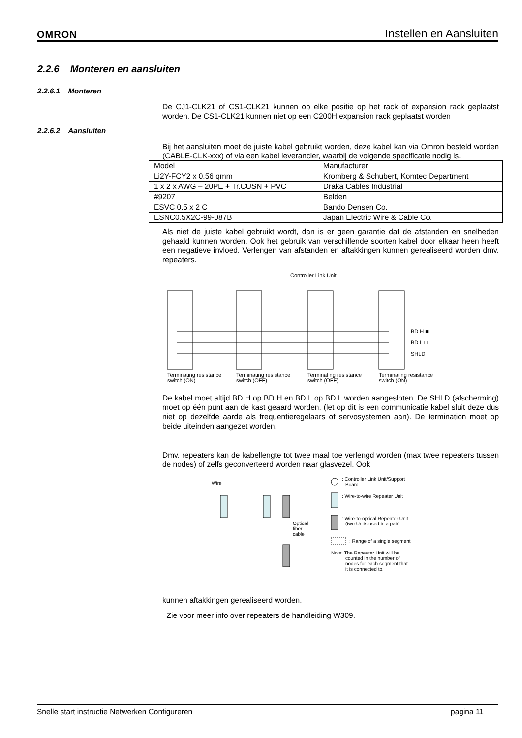OMRON Instellen en Aansluiten
2.2.6 Monteren en aansluiten
2.2.6.1 Monteren
De CJ1-CLK21 of CS1-CLK21 kunnen op elke positie op het rack of expansion rack geplaatst worden. De CS1-CLK21 kunnen niet op een C200H expansion rack geplaatst worden
2.2.6.2 Aansluiten
Bij het aansluiten moet de juiste kabel gebruikt worden, deze kabel kan via Omron besteld worden (CABLE-CLK-xxx) of via een kabel leverancier, waarbij de volgende specificatie nodig is.
| Model | Manufacturer |
| Li2Y-FCY2 x 0.56 qmm | Kromberg & Schubert, Komtec Department |
| 1 x 2 x AWG – 20PE + Tr.CUSN + PVC | Draka Cables Industrial |
| #9207 | Belden |
| ESVC 0.5 x 2 C | Bando Densen Co. |
| ESNC0.5X2C-99-087B | Japan Electric Wire & Cable Co. |
Als niet de juiste kabel gebruikt wordt, dan is er geen garantie dat de afstanden en snelheden gehaald kunnen worden. Ook het gebruik van verschillende soorten kabel door elkaar heen heeft een negatieve invloed. Verlengen van afstanden en aftakkingen kunnen gerealiseerd worden dmv. repeaters.
Controller Link Unit
BD H ■
BD L □
SHLD
Terminating resistance
switch (ON)
Terminating resistance
switch (OFF)
Terminating resistance
switch (OFF)
Terminating resistance
switch (ON)
De kabel moet altijd BD H op BD H en BD L op BD L worden aangesloten. De SHLD (afscherming) moet op één punt aan de kast geaard worden. (let op dit is een communicatie kabel sluit deze dus niet op dezelfde aarde als frequentieregelaars of servosystemen aan). De termination moet op beide uiteinden aangezet worden.
Dmv. repeaters kan de kabellengte tot twee maal toe verlengd worden (max twee repeaters tussen de nodes) of zelfs geconverteerd worden naar glasvezel. Ook
Wire
Optical
fiber
cable
: Controller Link Unit/Support
Board
: Wire-to-wire Repeater Unit
: Wire-to-optical Repeater Unit
(two Units used in a pair)
: Range of a single segment
Note: The Repeater Unit will be
counted in the number of
nodes for each segment that
it is connected to.
kunnen aftakkingen gerealiseerd worden.
Zie voor meer info over repeaters de handleiding W309.
Snelle start instructie Netwerken Configureren pagina 11